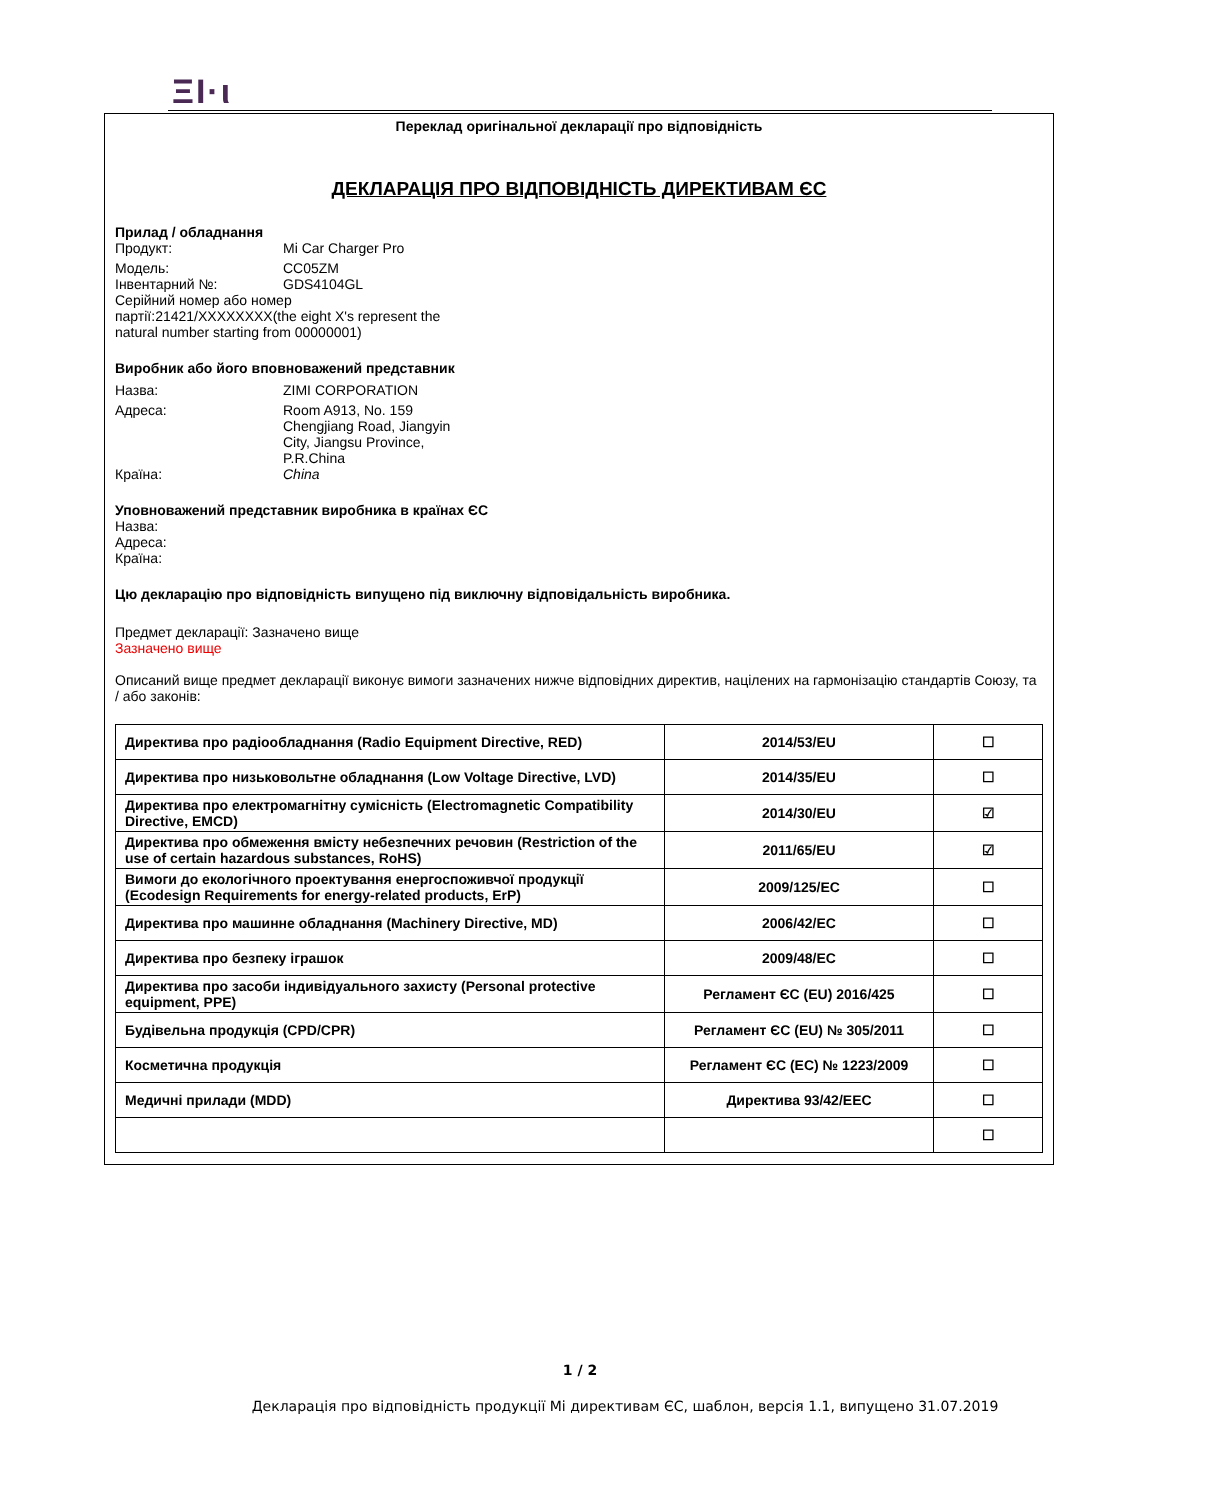ΞΙ·ι
Переклад оригінальної декларації про відповідність
ДЕКЛАРАЦІЯ ПРО ВІДПОВІДНІСТЬ ДИРЕКТИВАМ ЄС
Прилад / обладнання
Продукт: Mi Car Charger Pro
Модель: CC05ZM
Інвентарний №: GDS4104GL
Серійний номер або номер
партії:21421/XXXXXXXX(the eight X's represent the
natural number starting from 00000001)
Виробник або його вповноважений представник
Назва: ZIMI CORPORATION
Адреса: Room A913, No. 159
Chengjiang Road, Jiangyin
City, Jiangsu Province,
P.R.China
Країна: China
Уповноважений представник виробника в країнах ЄС
Назва:
Адреса:
Країна:
Цю декларацію про відповідність випущено під виключну відповідальність виробника.
Предмет декларації: Зазначено вище
Зазначено вище
Описаний вище предмет декларації виконує вимоги зазначених нижче відповідних директив, націлених на гармонізацію стандартів Союзу, та / або законів:
| Директива про радіообладнання (Radio Equipment Directive, RED) | 2014/53/EU | ☐ |
| Директива про низьковольтне обладнання (Low Voltage Directive, LVD) | 2014/35/EU | ☐ |
| Директива про електромагнітну сумісність (Electromagnetic Compatibility Directive, EMCD) | 2014/30/EU | ☑ |
| Директива про обмеження вмісту небезпечних речовин (Restriction of the use of certain hazardous substances, RoHS) | 2011/65/EU | ☑ |
| Вимоги до екологічного проектування енергоспоживчої продукції (Ecodesign Requirements for energy-related products, ErP) | 2009/125/EC | ☐ |
| Директива про машинне обладнання (Machinery Directive, MD) | 2006/42/EC | ☐ |
| Директива про безпеку іграшок | 2009/48/EC | ☐ |
| Директива про засоби індивідуального захисту (Personal protective equipment, PPE) | Регламент ЄС (EU) 2016/425 | ☐ |
| Будівельна продукція (CPD/CPR) | Регламент ЄС (EU) № 305/2011 | ☐ |
| Косметична продукція | Регламент ЄС (EC) № 1223/2009 | ☐ |
| Медичні прилади (MDD) | Директива 93/42/EEC | ☐ |
| | | ☐ |
1 / 2
Декларація про відповідність продукції Mi директивам ЄС, шаблон, версія 1.1, випущено 31.07.2019